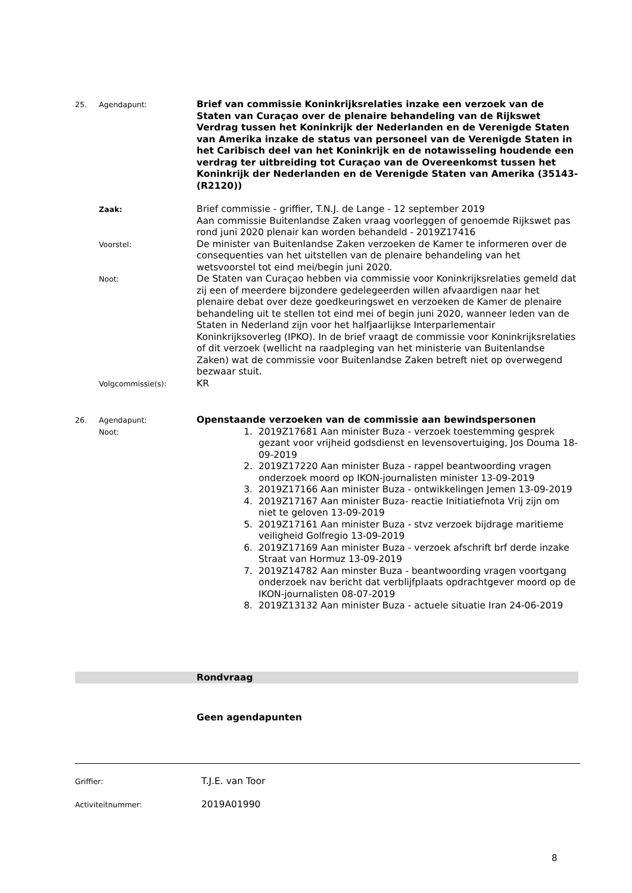25. Agendapunt:
Brief van commissie Koninkrijksrelaties inzake een verzoek van de Staten van Curaçao over de plenaire behandeling van de Rijkswet Verdrag tussen het Koninkrijk der Nederlanden en de Verenigde Staten van Amerika inzake de status van personeel van de Verenigde Staten in het Caribisch deel van het Koninkrijk en de notawisseling houdende een verdrag ter uitbreiding tot Curaçao van de Overeenkomst tussen het Koninkrijk der Nederlanden en de Verenigde Staten van Amerika (35143-(R2120))
Zaak:
Brief commissie - griffier, T.N.J. de Lange - 12 september 2019
Aan commissie Buitenlandse Zaken vraag voorleggen of genoemde Rijkswet pas rond juni 2020 plenair kan worden behandeld - 2019Z17416
Voorstel:
De minister van Buitenlandse Zaken verzoeken de Kamer te informeren over de consequenties van het uitstellen van de plenaire behandeling van het wetsvoorstel tot eind mei/begin juni 2020.
Noot:
De Staten van Curaçao hebben via commissie voor Koninkrijksrelaties gemeld dat zij een of meerdere bijzondere gedelegeerden willen afvaardigen naar het plenaire debat over deze goedkeuringswet en verzoeken de Kamer de plenaire behandeling uit te stellen tot eind mei of begin juni 2020, wanneer leden van de Staten in Nederland zijn voor het halfjaarlijkse Interparlementair Koninkrijksoverleg (IPKO). In de brief vraagt de commissie voor Koninkrijksrelaties of dit verzoek (wellicht na raadpleging van het ministerie van Buitenlandse Zaken) wat de commissie voor Buitenlandse Zaken betreft niet op overwegend bezwaar stuit.
Volgcommissie(s):
KR
26. Agendapunt:
Openstaande verzoeken van de commissie aan bewindspersonen
Noot:
1. 2019Z17681 Aan minister Buza - verzoek toestemming gesprek gezant voor vrijheid godsdienst en levensovertuiging, Jos Douma 18-09-2019
2. 2019Z17220 Aan minister Buza - rappel beantwoording vragen onderzoek moord op IKON-journalisten minister 13-09-2019
3. 2019Z17166 Aan minister Buza - ontwikkelingen Jemen 13-09-2019
4. 2019Z17167 Aan minister Buza- reactie Initiatiefnota Vrij zijn om niet te geloven 13-09-2019
5. 2019Z17161 Aan minister Buza - stvz verzoek bijdrage maritieme veiligheid Golfregio 13-09-2019
6. 2019Z17169 Aan minister Buza - verzoek afschrift brf derde inzake Straat van Hormuz 13-09-2019
7. 2019Z14782 Aan minster Buza - beantwoording vragen voortgang onderzoek nav bericht dat verblijfplaats opdrachtgever moord op de IKON-journalisten 08-07-2019
8. 2019Z13132 Aan minister Buza - actuele situatie Iran 24-06-2019
Rondvraag
Geen agendapunten
Griffier:
T.J.E. van Toor
Activiteitnummer:
2019A01990
8